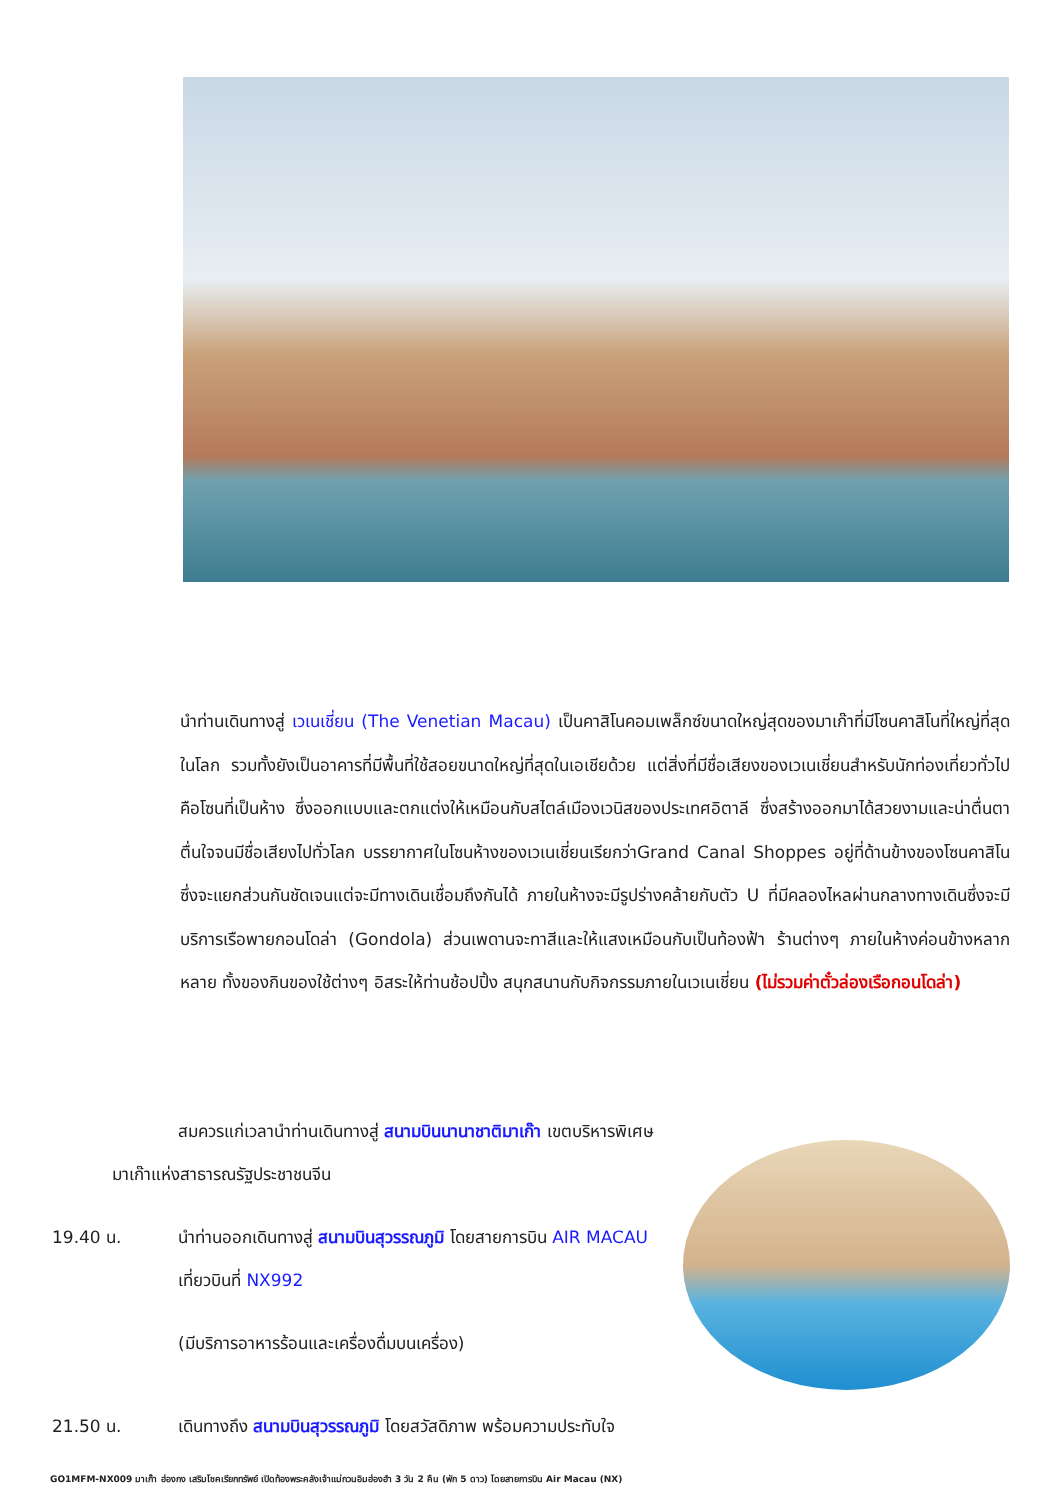นำท่านเดินทางสู่ เวเนเชี่ยน (The Venetian Macau) เป็นคาสิโนคอมเพล็กซ์ขนาดใหญ่สุดของมาเก๊าที่มีโซนคาสิโนที่ใหญ่ที่สุดในโลก รวมทั้งยังเป็นอาคารที่มีพื้นที่ใช้สอยขนาดใหญ่ที่สุดในเอเชียด้วย แต่สิ่งที่มีชื่อเสียงของเวเนเชี่ยนสำหรับนักท่องเที่ยวทั่วไปคือโซนที่เป็นห้าง ซึ่งออกแบบและตกแต่งให้เหมือนกับสไตล์เมืองเวนิสของประเทศอิตาลี ซึ่งสร้างออกมาได้สวยงามและน่าตื่นตาตื่นใจจนมีชื่อเสียงไปทั่วโลก บรรยากาศในโซนห้างของเวเนเชี่ยนเรียกว่าGrand Canal Shoppes อยู่ที่ด้านข้างของโซนคาสิโนซึ่งจะแยกส่วนกันชัดเจนแต่จะมีทางเดินเชื่อมถึงกันได้ ภายในห้างจะมีรูปร่างคล้ายกับตัว U ที่มีคลองไหลผ่านกลางทางเดินซึ่งจะมีบริการเรือพายกอนโดล่า (Gondola) ส่วนเพดานจะทาสีและให้แสงเหมือนกับเป็นท้องฟ้า ร้านต่างๆ ภายในห้างค่อนข้างหลากหลาย ทั้งของกินของใช้ต่างๆ อิสระให้ท่านช้อปปิ้ง สนุกสนานกับกิจกรรมภายในเวเนเชี่ยน (ไม่รวมค่าตั๋วล่องเรือกอนโดล่า)
สมควรแก่เวลานำท่านเดินทางสู่ สนามบินนานาชาติมาเก๊า เขตบริหารพิเศษ
มาเก๊าแห่งสาธารณรัฐประชาชนจีน
19.40 น. นำท่านออกเดินทางสู่ สนามบินสุวรรณภูมิ โดยสายการบิน AIR MACAU เที่ยวบินที่ NX992
(มีบริการอาหารร้อนและเครื่องดื่มบนเครื่อง)
21.50 น. เดินทางถึง สนามบินสุวรรณภูมิ โดยสวัสดิภาพ พร้อมความประทับใจ
GO1MFM-NX009 มาเก๊า ฮ่องกง เสริมโชคเรียกทรัพย์ เปิดท้องพระคลังเจ้าแม่กวนอิมฮ่องฮำ 3 วัน 2 คืน (พัก 5 ดาว) โดยสายการบิน Air Macau (NX)